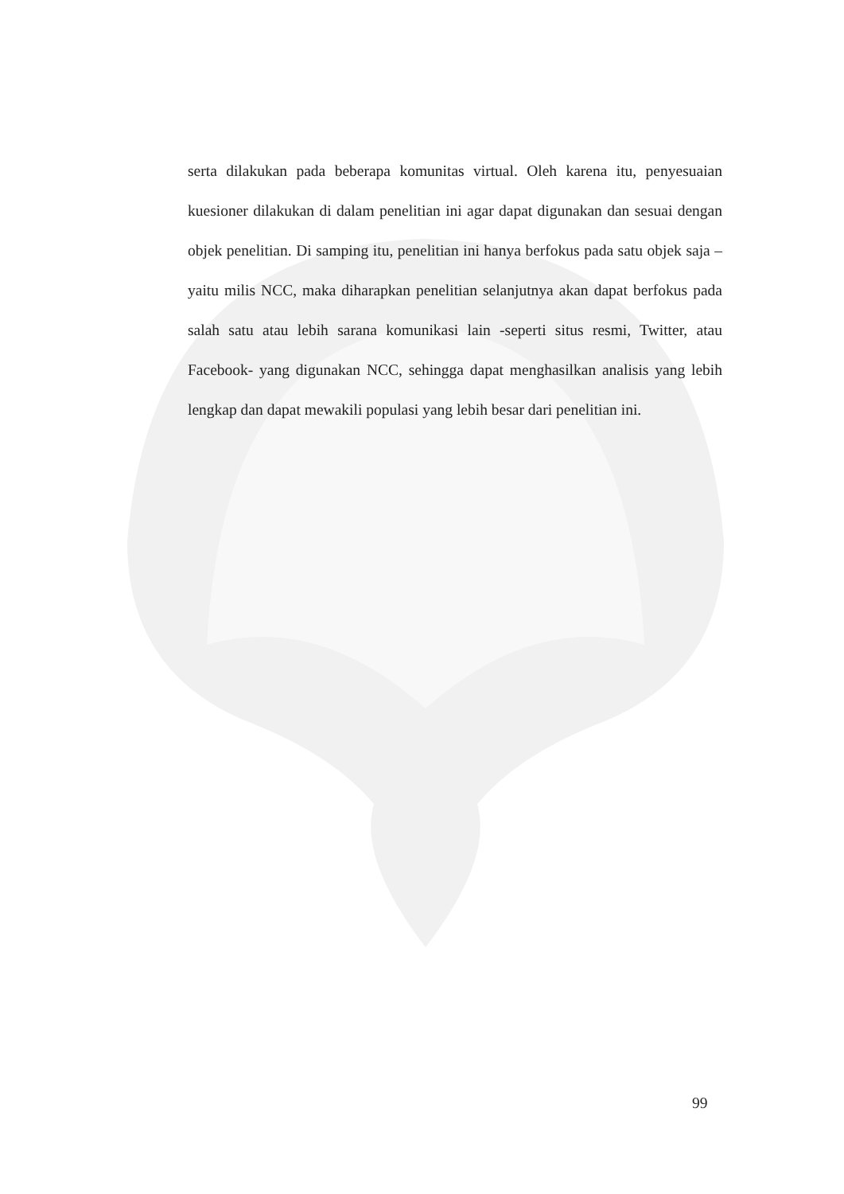serta dilakukan pada beberapa komunitas virtual. Oleh karena itu, penyesuaian kuesioner dilakukan di dalam penelitian ini agar dapat digunakan dan sesuai dengan objek penelitian. Di samping itu, penelitian ini hanya berfokus pada satu objek saja –yaitu milis NCC, maka diharapkan penelitian selanjutnya akan dapat berfokus pada salah satu atau lebih sarana komunikasi lain -seperti situs resmi, Twitter, atau Facebook- yang digunakan NCC, sehingga dapat menghasilkan analisis yang lebih lengkap dan dapat mewakili populasi yang lebih besar dari penelitian ini.
99